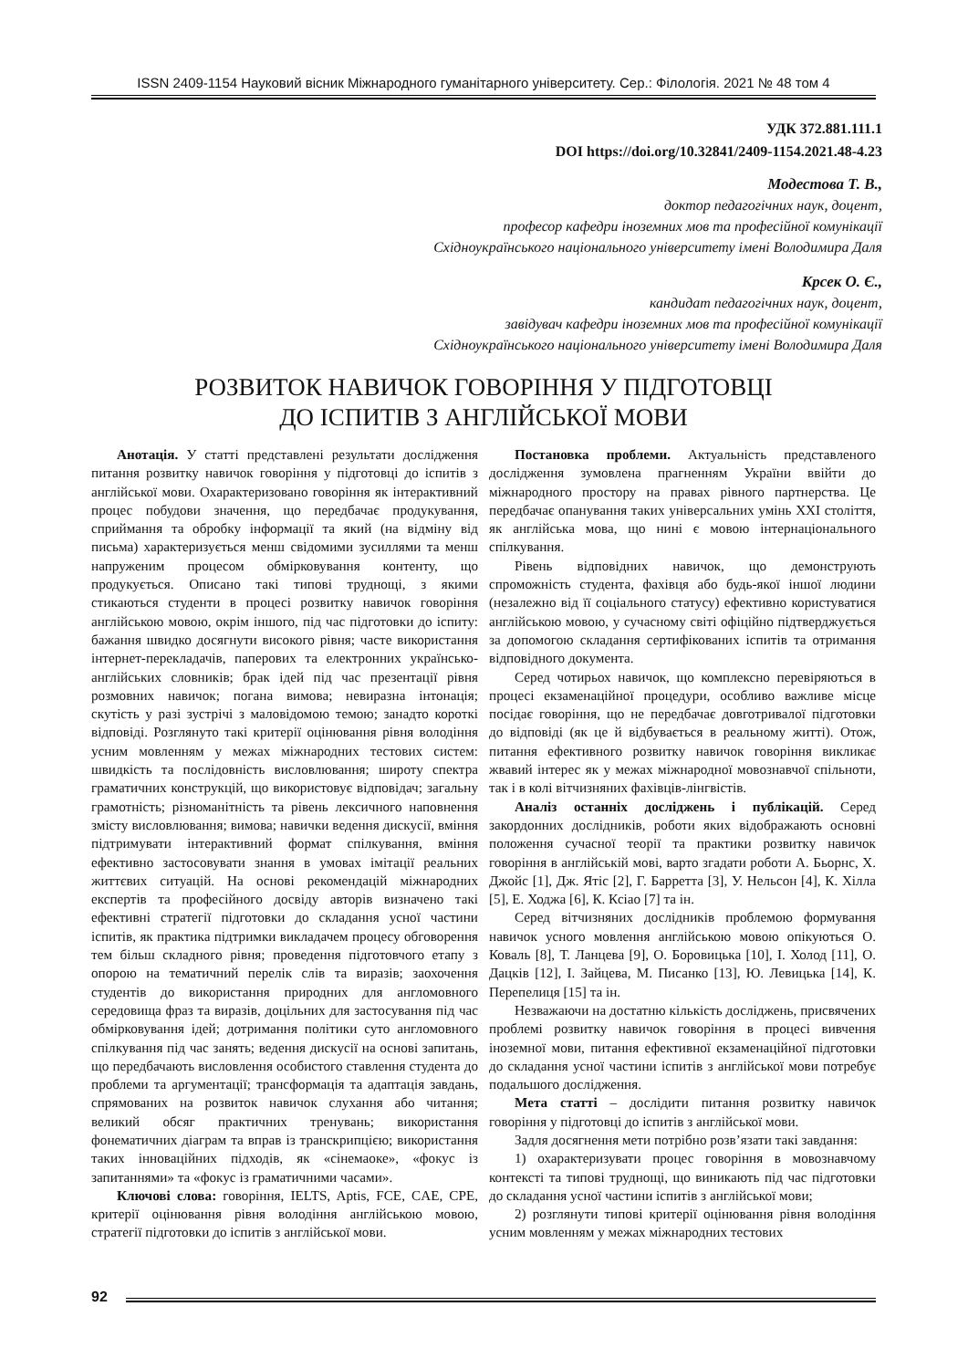ISSN 2409-1154 Науковий вісник Міжнародного гуманітарного університету. Сер.: Філологія. 2021 № 48 том 4
УДК 372.881.111.1
DOI https://doi.org/10.32841/2409-1154.2021.48-4.23
Модестова Т. В.,
доктор педагогічних наук, доцент,
професор кафедри іноземних мов та професійної комунікації
Східноукраїнського національного університету імені Володимира Даля
Крсек О. Є.,
кандидат педагогічних наук, доцент,
завідувач кафедри іноземних мов та професійної комунікації
Східноукраїнського національного університету імені Володимира Даля
РОЗВИТОК НАВИЧОК ГОВОРІННЯ У ПІДГОТОВЦІ
ДО ІСПИТІВ З АНГЛІЙСЬКОЇ МОВИ
Анотація. У статті представлені результати дослідження питання розвитку навичок говоріння у підготовці до іспитів з англійської мови. Охарактеризовано говоріння як інтерактивний процес побудови значення, що передбачає продукування, сприймання та обробку інформації та який (на відміну від письма) характеризується менш свідомими зусиллями та менш напруженим процесом обмірковування контенту, що продукується. Описано такі типові труднощі, з якими стикаються студенти в процесі розвитку навичок говоріння англійською мовою, окрім іншого, під час підготовки до іспиту: бажання швидко досягнути високого рівня; часте використання інтернет-перекладачів, паперових та електронних українсько-англійських словників; брак ідей під час презентації рівня розмовних навичок; погана вимова; невиразна інтонація; скутість у разі зустрічі з маловідомою темою; занадто короткі відповіді. Розглянуто такі критерії оцінювання рівня володіння усним мовленням у межах міжнародних тестових систем: швидкість та послідовність висловлювання; широту спектра граматичних конструкцій, що використовує відповідач; загальну грамотність; різноманітність та рівень лексичного наповнення змісту висловлювання; вимова; навички ведення дискусії, вміння підтримувати інтерактивний формат спілкування, вміння ефективно застосовувати знання в умовах імітації реальних життєвих ситуацій. На основі рекомендацій міжнародних експертів та професійного досвіду авторів визначено такі ефективні стратегії підготовки до складання усної частини іспитів, як практика підтримки викладачем процесу обговорення тем більш складного рівня; проведення підготовчого етапу з опорою на тематичний перелік слів та виразів; заохочення студентів до використання природних для англомовного середовища фраз та виразів, доцільних для застосування під час обмірковування ідей; дотримання політики суто англомовного спілкування під час занять; ведення дискусії на основі запитань, що передбачають висловлення особистого ставлення студента до проблеми та аргументації; трансформація та адаптація завдань, спрямованих на розвиток навичок слухання або читання; великий обсяг практичних тренувань; використання фонематичних діаграм та вправ із транскрипцією; використання таких інноваційних підходів, як «сінемаоке», «фокус із запитаннями» та «фокус із граматичними часами».
Ключові слова: говоріння, IELTS, Aptis, FCE, CAE, CPE, критерії оцінювання рівня володіння англійською мовою, стратегії підготовки до іспитів з англійської мови.
Постановка проблеми. Актуальність представленого дослідження зумовлена прагненням України ввійти до міжнародного простору на правах рівного партнерства. Це передбачає опанування таких універсальних умінь XXI століття, як англійська мова, що нині є мовою інтернаціонального спілкування.
Рівень відповідних навичок, що демонструють спроможність студента, фахівця або будь-якої іншої людини (незалежно від її соціального статусу) ефективно користуватися англійською мовою, у сучасному світі офіційно підтверджується за допомогою складання сертифікованих іспитів та отримання відповідного документа.
Серед чотирьох навичок, що комплексно перевіряються в процесі екзаменаційної процедури, особливо важливе місце посідає говоріння, що не передбачає довготривалої підготовки до відповіді (як це й відбувається в реальному житті). Отож, питання ефективного розвитку навичок говоріння викликає жвавий інтерес як у межах міжнародної мовознавчої спільноти, так і в колі вітчизняних фахівців-лінгвістів.
Аналіз останніх досліджень і публікацій. Серед закордонних дослідників, роботи яких відображають основні положення сучасної теорії та практики розвитку навичок говоріння в англійській мові, варто згадати роботи А. Бьорнс, Х. Джойс [1], Дж. Ятіс [2], Г. Барретта [3], У. Нельсон [4], К. Хілла [5], Е. Ходжа [6], К. Ксіао [7] та ін.
Серед вітчизняних дослідників проблемою формування навичок усного мовлення англійською мовою опікуються О. Коваль [8], Т. Ланцева [9], О. Боровицька [10], І. Холод [11], О. Дацків [12], І. Зайцева, М. Писанко [13], Ю. Левицька [14], К. Перепелиця [15] та ін.
Незважаючи на достатню кількість досліджень, присвячених проблемі розвитку навичок говоріння в процесі вивчення іноземної мови, питання ефективної екзаменаційної підготовки до складання усної частини іспитів з англійської мови потребує подальшого дослідження.
Мета статті – дослідити питання розвитку навичок говоріння у підготовці до іспитів з англійської мови.
Задля досягнення мети потрібно розв’язати такі завдання:
1) охарактеризувати процес говоріння в мовознавчому контексті та типові труднощі, що виникають під час підготовки до складання усної частини іспитів з англійської мови;
2) розглянути типові критерії оцінювання рівня володіння усним мовленням у межах міжнародних тестових
92